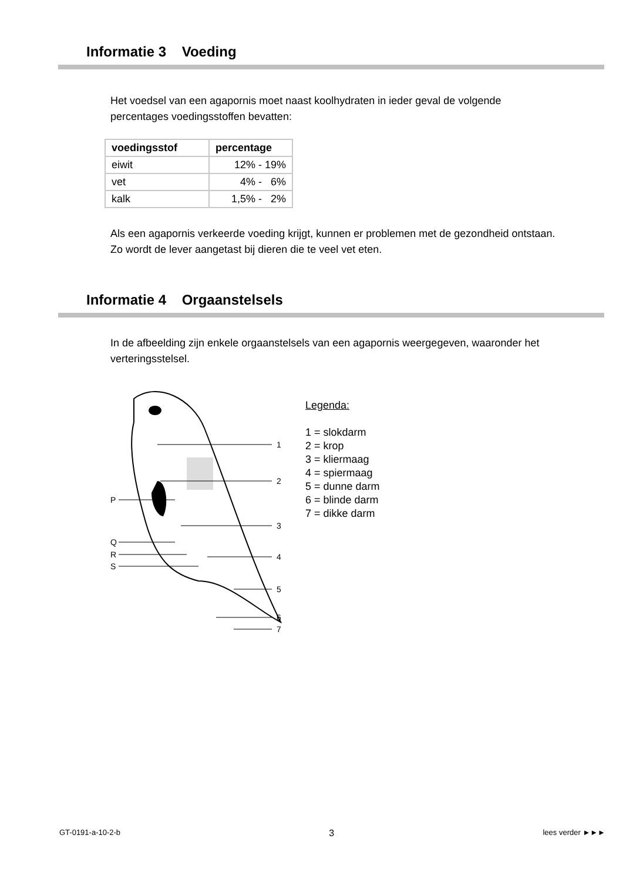Informatie 3 Voeding
Het voedsel van een agapornis moet naast koolhydraten in ieder geval de volgende percentages voedingsstoffen bevatten:
| voedingsstof | percentage |
| --- | --- |
| eiwit | 12% - 19% |
| vet | 4% - 6% |
| kalk | 1,5% - 2% |
Als een agapornis verkeerde voeding krijgt, kunnen er problemen met de gezondheid ontstaan. Zo wordt de lever aangetast bij dieren die te veel vet eten.
Informatie 4 Orgaanstelsels
In de afbeelding zijn enkele orgaanstelsels van een agapornis weergegeven, waaronder het verteringsstelsel.
1
2
3
4
5
6
7
P
Q
R
S
Legenda:
1 = slokdarm
2 = krop
3 = kliermaag
4 = spiermaag
5 = dunne darm
6 = blinde darm
7 = dikke darm
GT-0191-a-10-2-b 3 lees verder ►►►